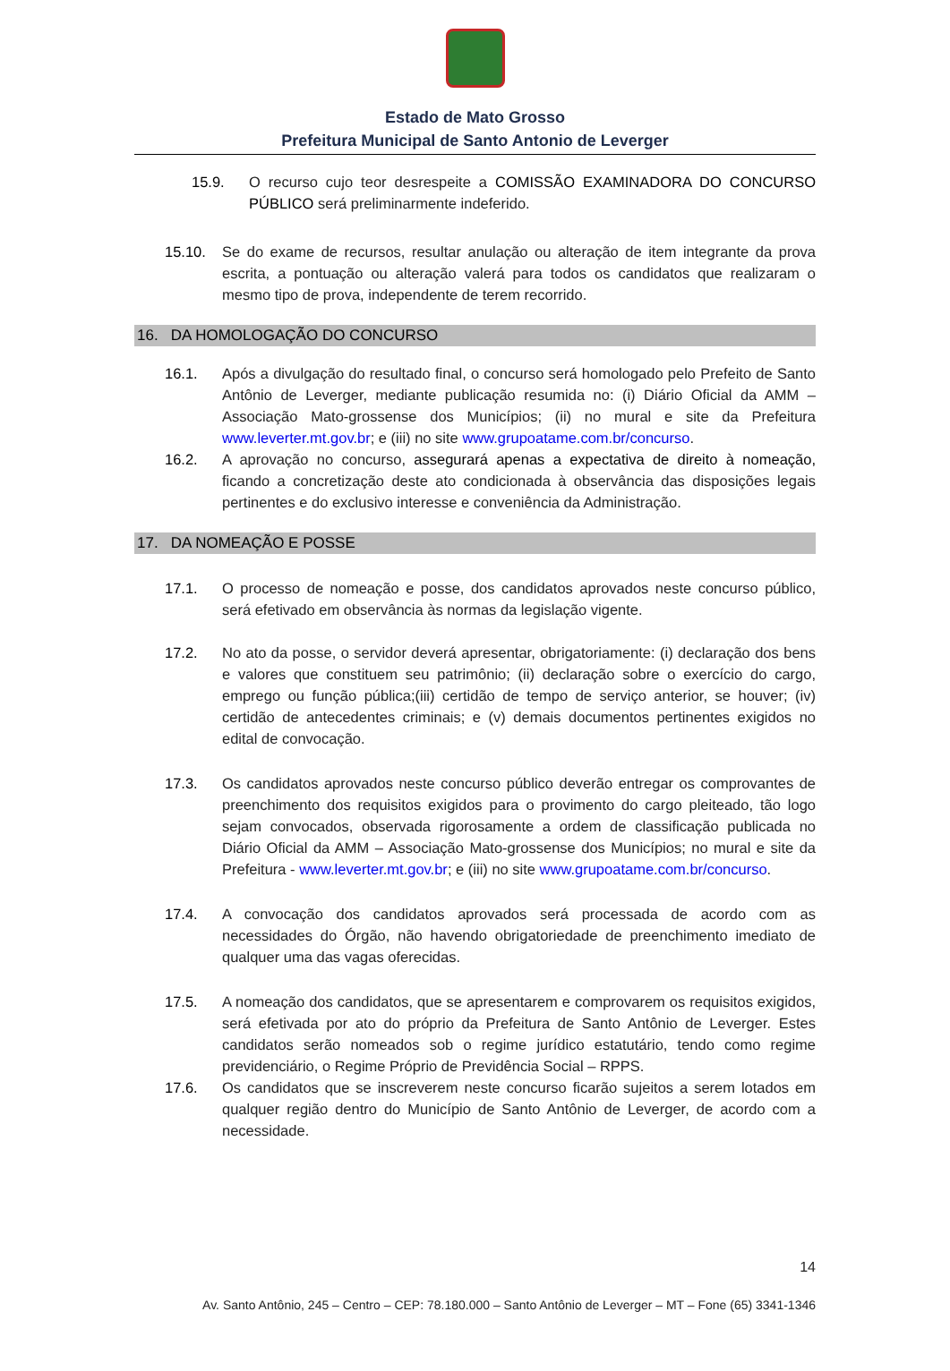Estado de Mato Grosso
Prefeitura Municipal de Santo Antonio de Leverger
15.9. O recurso cujo teor desrespeite a COMISSÃO EXAMINADORA DO CONCURSO PÚBLICO será preliminarmente indeferido.
15.10. Se do exame de recursos, resultar anulação ou alteração de item integrante da prova escrita, a pontuação ou alteração valerá para todos os candidatos que realizaram o mesmo tipo de prova, independente de terem recorrido.
16. DA HOMOLOGAÇÃO DO CONCURSO
16.1. Após a divulgação do resultado final, o concurso será homologado pelo Prefeito de Santo Antônio de Leverger, mediante publicação resumida no: (i) Diário Oficial da AMM – Associação Mato-grossense dos Municípios; (ii) no mural e site da Prefeitura www.leverter.mt.gov.br; e (iii) no site www.grupoatame.com.br/concurso.
16.2. A aprovação no concurso, assegurará apenas a expectativa de direito à nomeação, ficando a concretização deste ato condicionada à observância das disposições legais pertinentes e do exclusivo interesse e conveniência da Administração.
17. DA NOMEAÇÃO E POSSE
17.1. O processo de nomeação e posse, dos candidatos aprovados neste concurso público, será efetivado em observância às normas da legislação vigente.
17.2. No ato da posse, o servidor deverá apresentar, obrigatoriamente: (i) declaração dos bens e valores que constituem seu patrimônio; (ii) declaração sobre o exercício do cargo, emprego ou função pública;(iii) certidão de tempo de serviço anterior, se houver; (iv) certidão de antecedentes criminais; e (v) demais documentos pertinentes exigidos no edital de convocação.
17.3. Os candidatos aprovados neste concurso público deverão entregar os comprovantes de preenchimento dos requisitos exigidos para o provimento do cargo pleiteado, tão logo sejam convocados, observada rigorosamente a ordem de classificação publicada no Diário Oficial da AMM – Associação Mato-grossense dos Municípios; no mural e site da Prefeitura - www.leverter.mt.gov.br; e (iii) no site www.grupoatame.com.br/concurso.
17.4. A convocação dos candidatos aprovados será processada de acordo com as necessidades do Órgão, não havendo obrigatoriedade de preenchimento imediato de qualquer uma das vagas oferecidas.
17.5. A nomeação dos candidatos, que se apresentarem e comprovarem os requisitos exigidos, será efetivada por ato do próprio da Prefeitura de Santo Antônio de Leverger. Estes candidatos serão nomeados sob o regime jurídico estatutário, tendo como regime previdenciário, o Regime Próprio de Previdência Social – RPPS.
17.6. Os candidatos que se inscreverem neste concurso ficarão sujeitos a serem lotados em qualquer região dentro do Município de Santo Antônio de Leverger, de acordo com a necessidade.
14
Av. Santo Antônio, 245 – Centro – CEP: 78.180.000 – Santo Antônio de Leverger – MT – Fone (65) 3341-1346